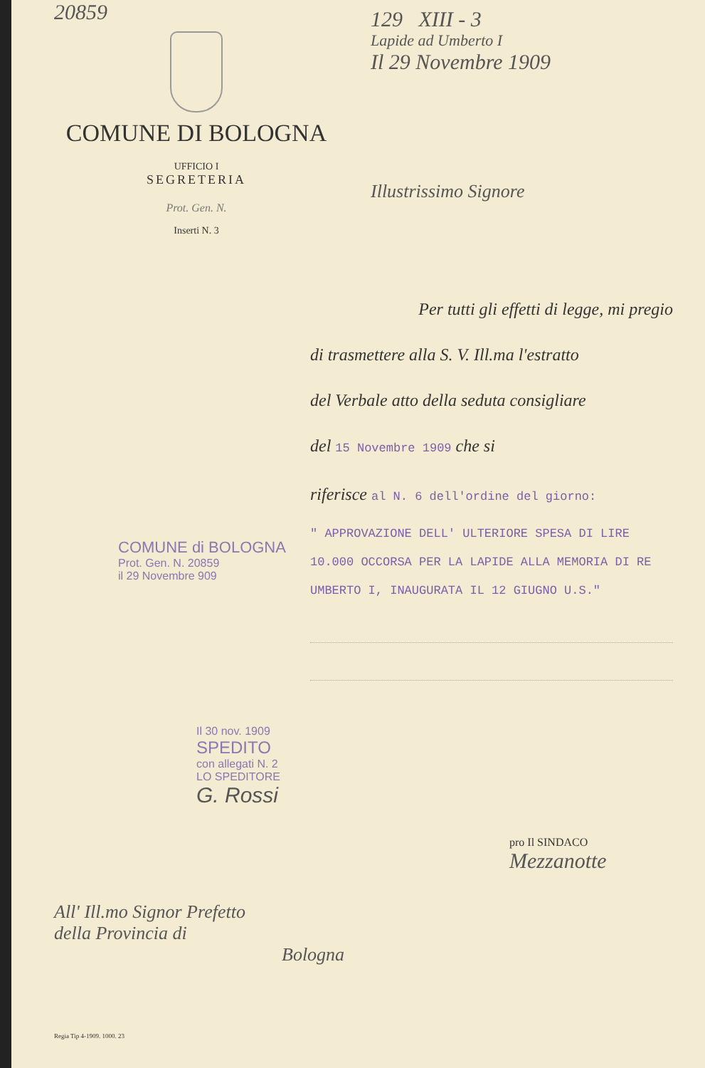20859
COMUNE DI BOLOGNA
UFFICIO I
SEGRETERIA
Prot. Gen. N.
Inserti N. 3
129 XIII - 3
Lapide ad Umberto I
Il 29 Novembre 1909
Illustrissimo Signore
Per tutti gli effetti di legge, mi pregio
di trasmettere alla S. V. Ill.ma l'estratto
del Verbale atto della seduta consigliare
del 15 Novembre 1909 che si
riferisce al N. 6 dell'ordine del giorno:
" APPROVAZIONE DELL' ULTERIORE SPESA DI LIRE 10.000 OCCORSA PER LA LAPIDE ALLA MEMORIA DI RE UMBERTO I, INAUGURATA IL 12 GIUGNO U.S."
COMUNE di BOLOGNA
Prot. Gen. N. 20859
il 29 Novembre 909
Il 30 nov. 1909
SPEDITO
con allegati N. 2
LO SPEDITORE
G. Rossi
pro Il SINDACO
Mezzanotte
All' Ill.mo Signor Prefetto
della Provincia di
Bologna
Regia Tip 4-1909. 1000. 23